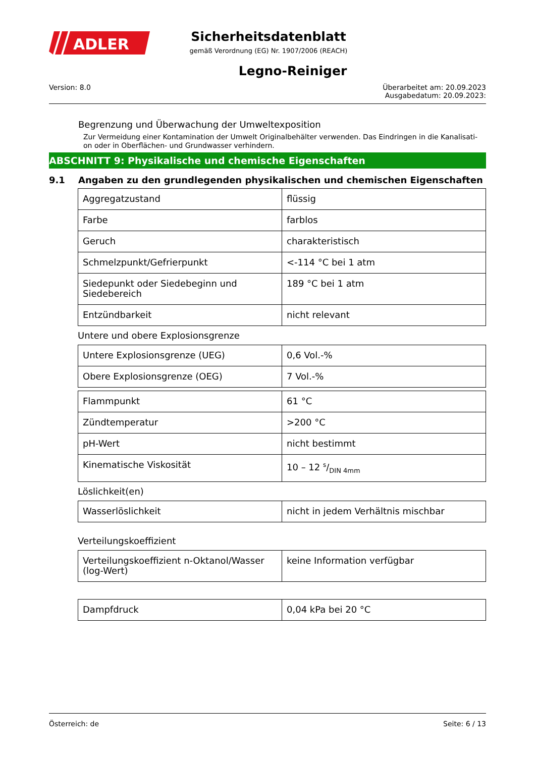ADLER
Sicherheitsdatenblatt
gemäß Verordnung (EG) Nr. 1907/2006 (REACH)
Legno-Reiniger
Version: 8.0 Überarbeitet am: 20.09.2023
Ausgabedatum: 20.09.2023:
Begrenzung und Überwachung der Umweltexposition
Zur Vermeidung einer Kontamination der Umwelt Originalbehälter verwenden. Das Eindringen in die Kanalisati-on oder in Oberflächen- und Grundwasser verhindern.
ABSCHNITT 9: Physikalische und chemische Eigenschaften
9.1 Angaben zu den grundlegenden physikalischen und chemischen Eigenschaften
| Aggregatzustand | flüssig |
| Farbe | farblos |
| Geruch | charakteristisch |
| Schmelzpunkt/Gefrierpunkt | <-114 °C bei 1 atm |
| Siedepunkt oder Siedebeginn und Siedebereich | 189 °C bei 1 atm |
| Entzündbarkeit | nicht relevant |
Untere und obere Explosionsgrenze
| Untere Explosionsgrenze (UEG) | 0,6 Vol.-% |
| Obere Explosionsgrenze (OEG) | 7 Vol.-% |
| Flammpunkt | 61 °C |
| Zündtemperatur | >200 °C |
| pH-Wert | nicht bestimmt |
| Kinematische Viskosität | 10 – 12 s/DIN 4mm |
Löslichkeit(en)
| Wasserlöslichkeit | nicht in jedem Verhältnis mischbar |
Verteilungskoeffizient
| Verteilungskoeffizient n-Oktanol/Wasser (log-Wert) | keine Information verfügbar |
| Dampfdruck | 0,04 kPa bei 20 °C |
Österreich: de Seite: 6 / 13